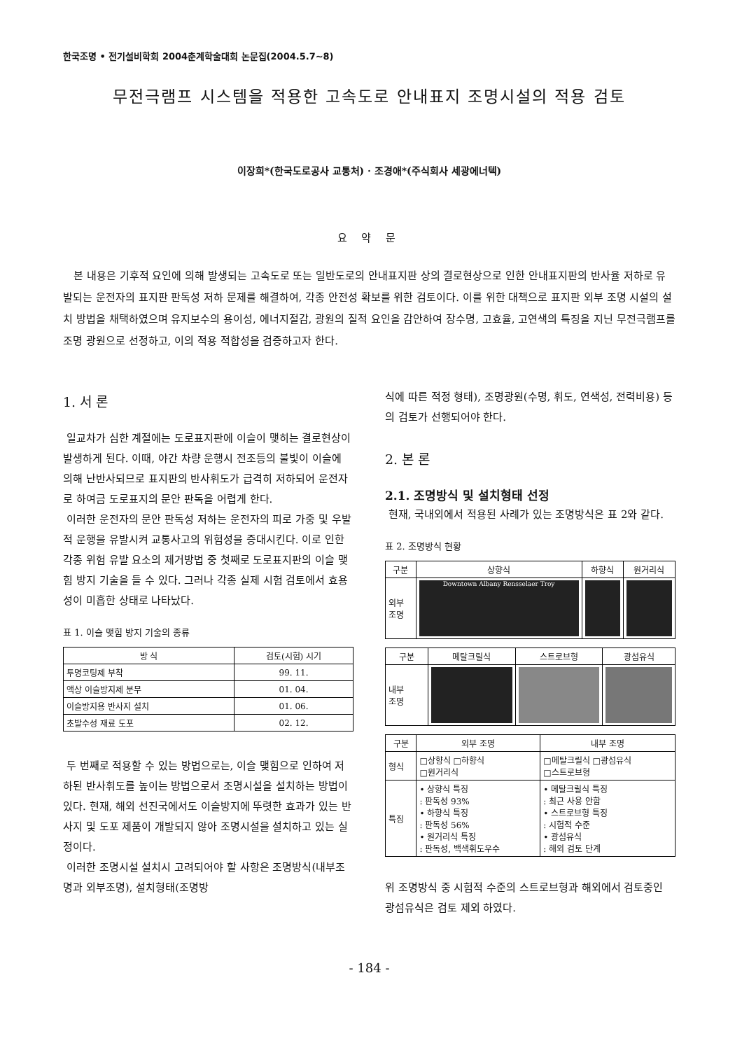한국조명 • 전기설비학회 2004춘계학술대회 논문집(2004.5.7~8)
무전극램프 시스템을 적용한 고속도로 안내표지 조명시설의 적용 검토
이장희*(한국도로공사 교통처) · 조경애*(주식회사 세광에너텍)
요 약 문
본 내용은 기후적 요인에 의해 발생되는 고속도로 또는 일반도로의 안내표지판 상의 결로현상으로 인한 안내표지판의 반사율 저하로 유발되는 운전자의 표지판 판독성 저하 문제를 해결하여, 각종 안전성 확보를 위한 검토이다. 이를 위한 대책으로 표지판 외부 조명 시설의 설치 방법을 채택하였으며 유지보수의 용이성, 에너지절감, 광원의 질적 요인을 감안하여 장수명, 고효율, 고연색의 특징을 지닌 무전극램프를 조명 광원으로 선정하고, 이의 적용 적합성을 검증하고자 한다.
1. 서 론
일교차가 심한 계절에는 도로표지판에 이슬이 맺히는 결로현상이 발생하게 된다. 이때, 야간 차량 운행시 전조등의 불빛이 이슬에 의해 난반사되므로 표지판의 반사휘도가 급격히 저하되어 운전자로 하여금 도로표지의 문안 판독을 어렵게 한다.
이러한 운전자의 문안 판독성 저하는 운전자의 피로 가중 및 우발적 운행을 유발시켜 교통사고의 위험성을 증대시킨다. 이로 인한 각종 위험 유발 요소의 제거방법 중 첫째로 도로표지판의 이슬 맺힘 방지 기술을 들 수 있다. 그러나 각종 실제 시험 검토에서 효용성이 미흡한 상태로 나타났다.
표 1. 이슬 맺힘 방지 기술의 종류
| 방 식 | 검토(시험) 시기 |
| --- | --- |
| 투명코팅제 부착 | 99. 11. |
| 액상 이슬방지제 분무 | 01. 04. |
| 이슬방지용 반사지 설치 | 01. 06. |
| 초발수성 재료 도포 | 02. 12. |
두 번째로 적용할 수 있는 방법으로는, 이슬 맺힘으로 인하여 저하된 반사휘도를 높이는 방법으로서 조명시설을 설치하는 방법이 있다. 현재, 해외 선진국에서도 이슬방지에 뚜렷한 효과가 있는 반사지 및 도포 제품이 개발되지 않아 조명시설을 설치하고 있는 실정이다.
이러한 조명시설 설치시 고려되어야 할 사항은 조명방식(내부조명과 외부조명), 설치형태(조명방
식에 따른 적정 형태), 조명광원(수명, 휘도, 연색성, 전력비용) 등의 검토가 선행되어야 한다.
2. 본 론
2.1. 조명방식 및 설치형태 선정
현재, 국내외에서 적용된 사례가 있는 조명방식은 표 2와 같다.
표 2. 조명방식 현황
| 구분 | 상향식 | 하향식 | 원거리식 |
| --- | --- | --- | --- |
| 외부 조명 | Downtown Albany Rensselaer Troy | | |
| 구분 | 메탈크릴식 | 스트로브형 | 광섬유식 |
| --- | --- | --- | --- |
| 내부 조명 | | | |
| 구분 | 외부 조명 | 내부 조명 |
| --- | --- | --- |
| 형식 | □상향식 □하향식 □원거리식 | □메탈크릴식 □광섬유식 □스트로브형 |
| 특징 | • 상향식 특징 : 판독성 93% • 하향식 특징 : 판독성 56% • 원거리식 특징 : 판독성, 백색휘도우수 | • 메탈크릴식 특징 : 최근 사용 안함 • 스트로브형 특징 : 시험적 수준 • 광섬유식 : 해외 검토 단계 |
위 조명방식 중 시험적 수준의 스트로브형과 해외에서 검토중인 광섬유식은 검토 제외 하였다.
- 184 -